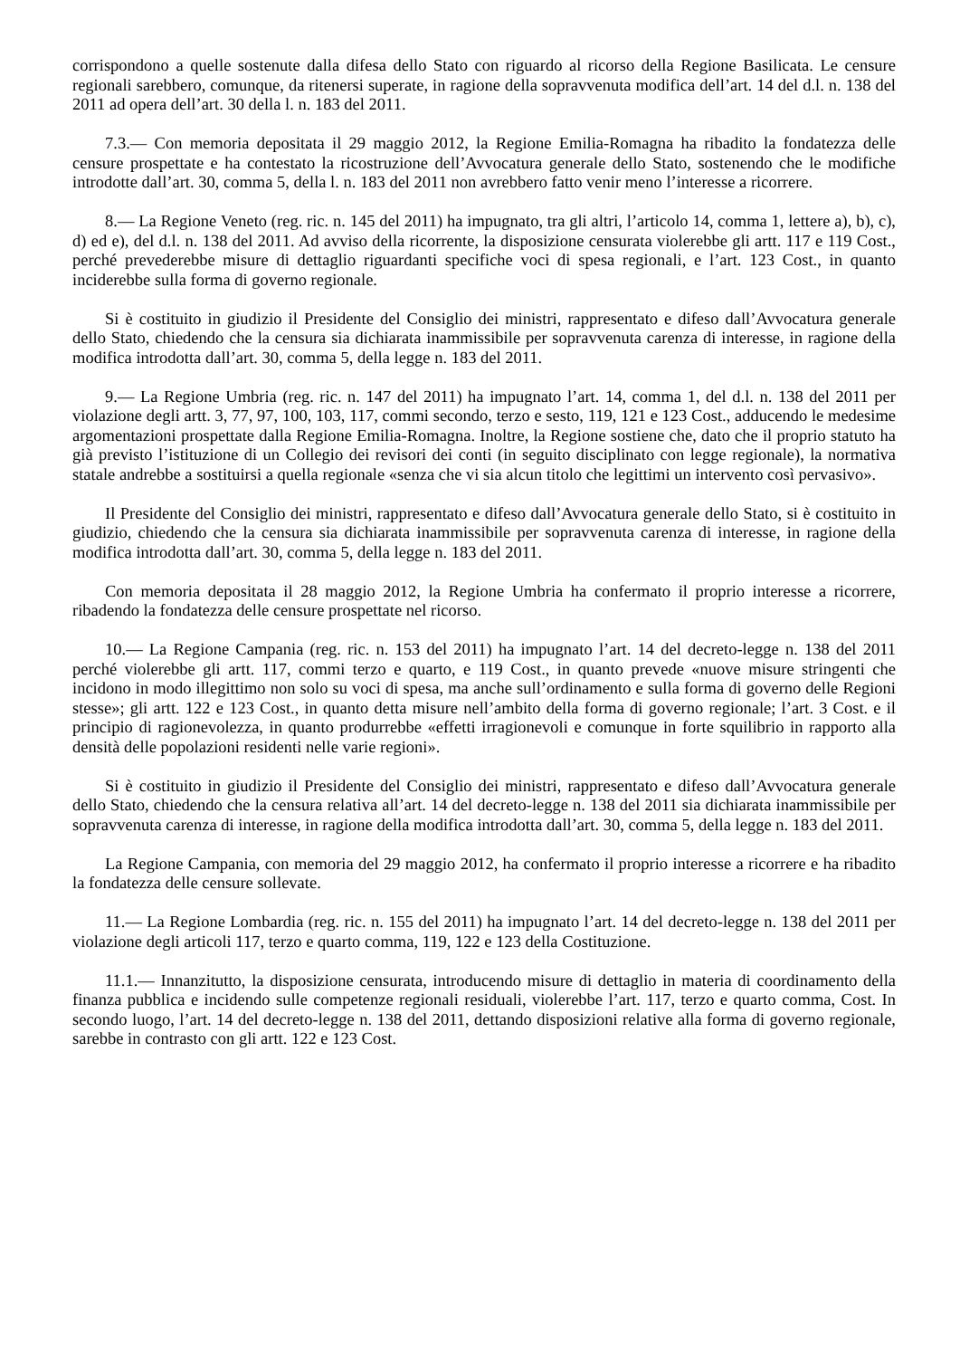corrispondono a quelle sostenute dalla difesa dello Stato con riguardo al ricorso della Regione Basilicata. Le censure regionali sarebbero, comunque, da ritenersi superate, in ragione della sopravvenuta modifica dell’art. 14 del d.l. n. 138 del 2011 ad opera dell’art. 30 della l. n. 183 del 2011.
7.3.— Con memoria depositata il 29 maggio 2012, la Regione Emilia-Romagna ha ribadito la fondatezza delle censure prospettate e ha contestato la ricostruzione dell’Avvocatura generale dello Stato, sostenendo che le modifiche introdotte dall’art. 30, comma 5, della l. n. 183 del 2011 non avrebbero fatto venir meno l’interesse a ricorrere.
8.— La Regione Veneto (reg. ric. n. 145 del 2011) ha impugnato, tra gli altri, l’articolo 14, comma 1, lettere a), b), c), d) ed e), del d.l. n. 138 del 2011. Ad avviso della ricorrente, la disposizione censurata violerebbe gli artt. 117 e 119 Cost., perché prevederebbe misure di dettaglio riguardanti specifiche voci di spesa regionali, e l’art. 123 Cost., in quanto inciderebbe sulla forma di governo regionale.
Si è costituito in giudizio il Presidente del Consiglio dei ministri, rappresentato e difeso dall’Avvocatura generale dello Stato, chiedendo che la censura sia dichiarata inammissibile per sopravvenuta carenza di interesse, in ragione della modifica introdotta dall’art. 30, comma 5, della legge n. 183 del 2011.
9.— La Regione Umbria (reg. ric. n. 147 del 2011) ha impugnato l’art. 14, comma 1, del d.l. n. 138 del 2011 per violazione degli artt. 3, 77, 97, 100, 103, 117, commi secondo, terzo e sesto, 119, 121 e 123 Cost., adducendo le medesime argomentazioni prospettate dalla Regione Emilia-Romagna. Inoltre, la Regione sostiene che, dato che il proprio statuto ha già previsto l’istituzione di un Collegio dei revisori dei conti (in seguito disciplinato con legge regionale), la normativa statale andrebbe a sostituirsi a quella regionale «senza che vi sia alcun titolo che legittimi un intervento così pervasivo».
Il Presidente del Consiglio dei ministri, rappresentato e difeso dall’Avvocatura generale dello Stato, si è costituito in giudizio, chiedendo che la censura sia dichiarata inammissibile per sopravvenuta carenza di interesse, in ragione della modifica introdotta dall’art. 30, comma 5, della legge n. 183 del 2011.
Con memoria depositata il 28 maggio 2012, la Regione Umbria ha confermato il proprio interesse a ricorrere, ribadendo la fondatezza delle censure prospettate nel ricorso.
10.— La Regione Campania (reg. ric. n. 153 del 2011) ha impugnato l’art. 14 del decreto-legge n. 138 del 2011 perché violerebbe gli artt. 117, commi terzo e quarto, e 119 Cost., in quanto prevede «nuove misure stringenti che incidono in modo illegittimo non solo su voci di spesa, ma anche sull’ordinamento e sulla forma di governo delle Regioni stesse»; gli artt. 122 e 123 Cost., in quanto detta misure nell’ambito della forma di governo regionale; l’art. 3 Cost. e il principio di ragionevolezza, in quanto produrrebbe «effetti irragionevoli e comunque in forte squilibrio in rapporto alla densità delle popolazioni residenti nelle varie regioni».
Si è costituito in giudizio il Presidente del Consiglio dei ministri, rappresentato e difeso dall’Avvocatura generale dello Stato, chiedendo che la censura relativa all’art. 14 del decreto-legge n. 138 del 2011 sia dichiarata inammissibile per sopravvenuta carenza di interesse, in ragione della modifica introdotta dall’art. 30, comma 5, della legge n. 183 del 2011.
La Regione Campania, con memoria del 29 maggio 2012, ha confermato il proprio interesse a ricorrere e ha ribadito la fondatezza delle censure sollevate.
11.— La Regione Lombardia (reg. ric. n. 155 del 2011) ha impugnato l’art. 14 del decreto-legge n. 138 del 2011 per violazione degli articoli 117, terzo e quarto comma, 119, 122 e 123 della Costituzione.
11.1.— Innanzitutto, la disposizione censurata, introducendo misure di dettaglio in materia di coordinamento della finanza pubblica e incidendo sulle competenze regionali residuali, violerebbe l’art. 117, terzo e quarto comma, Cost. In secondo luogo, l’art. 14 del decreto-legge n. 138 del 2011, dettando disposizioni relative alla forma di governo regionale, sarebbe in contrasto con gli artt. 122 e 123 Cost.